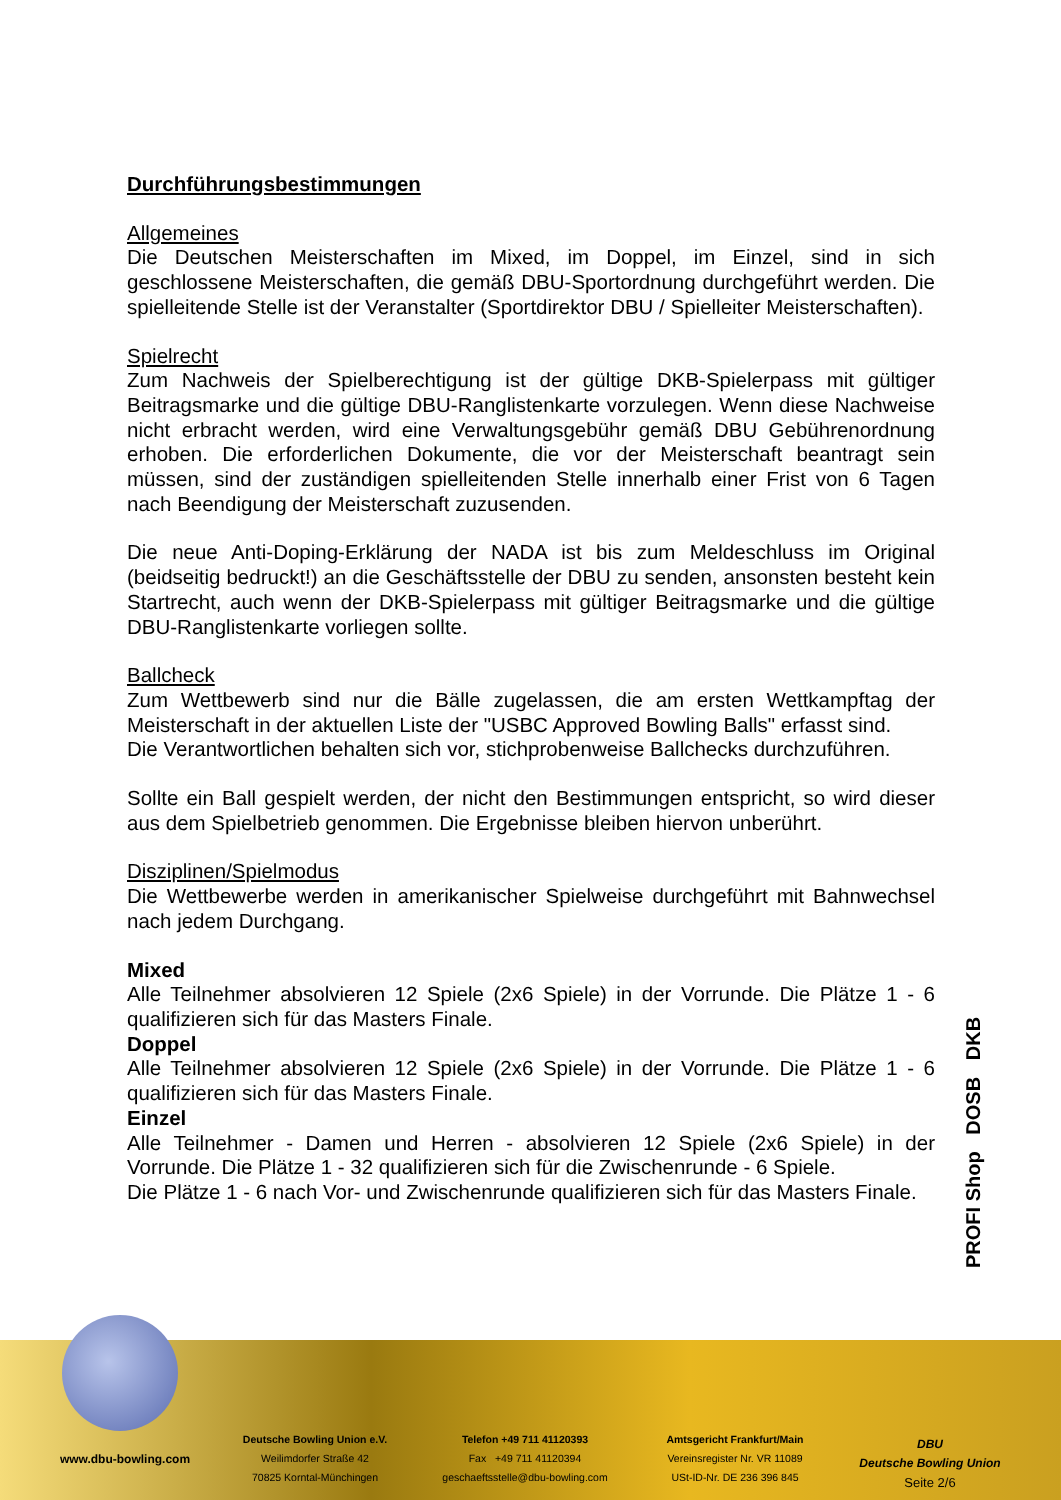Durchführungsbestimmungen
Allgemeines
Die Deutschen Meisterschaften im Mixed, im Doppel, im Einzel, sind in sich geschlossene Meisterschaften, die gemäß DBU-Sportordnung durchgeführt werden. Die spielleitende Stelle ist der Veranstalter (Sportdirektor DBU / Spielleiter Meisterschaften).
Spielrecht
Zum Nachweis der Spielberechtigung ist der gültige DKB-Spielerpass mit gültiger Beitragsmarke und die gültige DBU-Ranglistenkarte vorzulegen. Wenn diese Nachweise nicht erbracht werden, wird eine Verwaltungsgebühr gemäß DBU Gebührenordnung erhoben. Die erforderlichen Dokumente, die vor der Meisterschaft beantragt sein müssen, sind der zuständigen spielleitenden Stelle innerhalb einer Frist von 6 Tagen nach Beendigung der Meisterschaft zuzusenden.
Die neue Anti-Doping-Erklärung der NADA ist bis zum Meldeschluss im Original (beidseitig bedruckt!) an die Geschäftsstelle der DBU zu senden, ansonsten besteht kein Startrecht, auch wenn der DKB-Spielerpass mit gültiger Beitragsmarke und die gültige DBU-Ranglistenkarte vorliegen sollte.
Ballcheck
Zum Wettbewerb sind nur die Bälle zugelassen, die am ersten Wettkampftag der Meisterschaft in der aktuellen Liste der "USBC Approved Bowling Balls" erfasst sind.
Die Verantwortlichen behalten sich vor, stichprobenweise Ballchecks durchzuführen.
Sollte ein Ball gespielt werden, der nicht den Bestimmungen entspricht, so wird dieser aus dem Spielbetrieb genommen. Die Ergebnisse bleiben hiervon unberührt.
Disziplinen/Spielmodus
Die Wettbewerbe werden in amerikanischer Spielweise durchgeführt mit Bahnwechsel nach jedem Durchgang.
Mixed
Alle Teilnehmer absolvieren 12 Spiele (2x6 Spiele) in der Vorrunde. Die Plätze 1 - 6 qualifizieren sich für das Masters Finale.
Doppel
Alle Teilnehmer absolvieren 12 Spiele (2x6 Spiele) in der Vorrunde. Die Plätze 1 - 6 qualifizieren sich für das Masters Finale.
Einzel
Alle Teilnehmer - Damen und Herren - absolvieren 12 Spiele (2x6 Spiele) in der Vorrunde. Die Plätze 1 - 32 qualifizieren sich für die Zwischenrunde - 6 Spiele.
Die Plätze 1 - 6 nach Vor- und Zwischenrunde qualifizieren sich für das Masters Finale.
PROFI Shop DOSB DKB
www.dbu-bowling.com
Deutsche Bowling Union e.V.
Weilimdorfer Straße 42
70825 Korntal-Münchingen
Telefon +49 711 41120393
Fax +49 711 41120394
geschaeftsstelle@dbu-bowling.com
Amtsgericht Frankfurt/Main
Vereinsregister Nr. VR 11089
USt-ID-Nr. DE 236 396 845
DBU
Deutsche Bowling Union
Seite 2/6